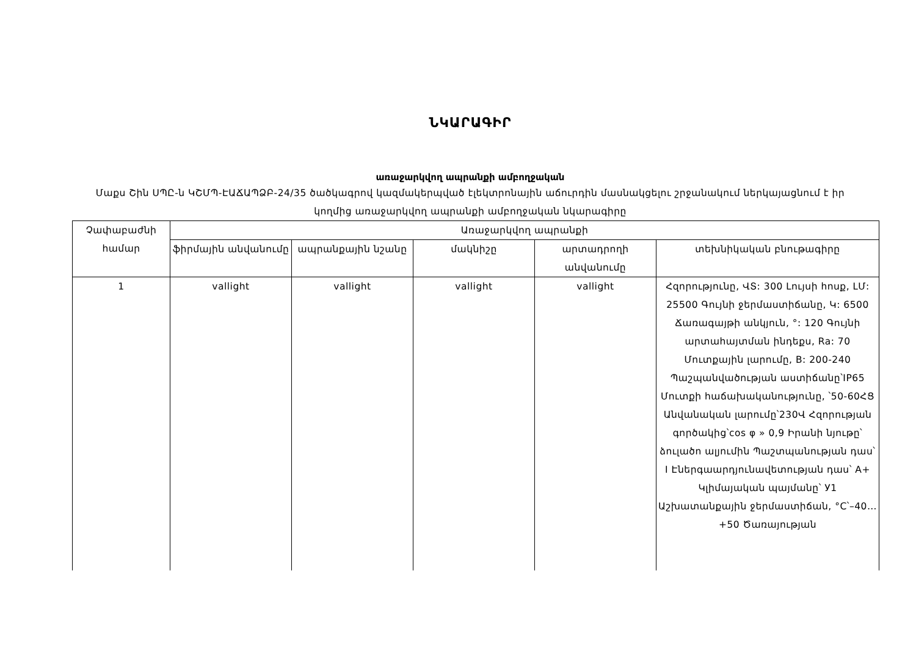ՆԿԱՐԱԳԻՐ
առաջարկվող ապրանքի ամբողջական
Մաքս Շին ՍՊԸ-ն ԿՇՄՊ-ԷԱՃԱՊՁԲ-24/35 ծածկագրով կազմակերպված էլեկտրոնային աճուրդին մասնակցելու շրջանակում ներկայացնում է իր կողմից առաջարկվող ապրանքի ամբողջական նկարագիրը
| Չափաբաժնի համար | Առաջարկվող ապրանքի | | | | |
| --- | --- | --- | --- | --- | --- |
| | ֆիրմային անվանումը | ապրանքային նշանը | մակնիշը | արտադրողի անվանումը | տեխնիկական բնութագիրը |
| 1 | vallight | vallight | vallight | vallight | Հզորությունը, ՎՏ: 300 Լույսի հոսք, ԼՄ: 25500 Գույնի ջերմաստիճանը, Կ: 6500 Ճառագայթի անկյուն, °: 120 Գույնի արտահայտման ինդեքս, Ra: 70 Մուտքային լարումը, В: 200-240 Պաշպանվածության աստիճանը՝IP65 Մուտքի հաճախականությունը, ՝50-60ՀՑ Անվանական լարումը՝230Վ Հզորության գործակից՝cos φ » 0,9 Իրանի նյութը՝ ձուլածո ալյումին Պաշտպանության դաս՝ I Էներգաարդյունավետության դաս՝ A+ Կլիմայական պայմանը՝ У1 Աշխատանքային ջերմաստիճան, °C՝–40…+50 Ծառայության |